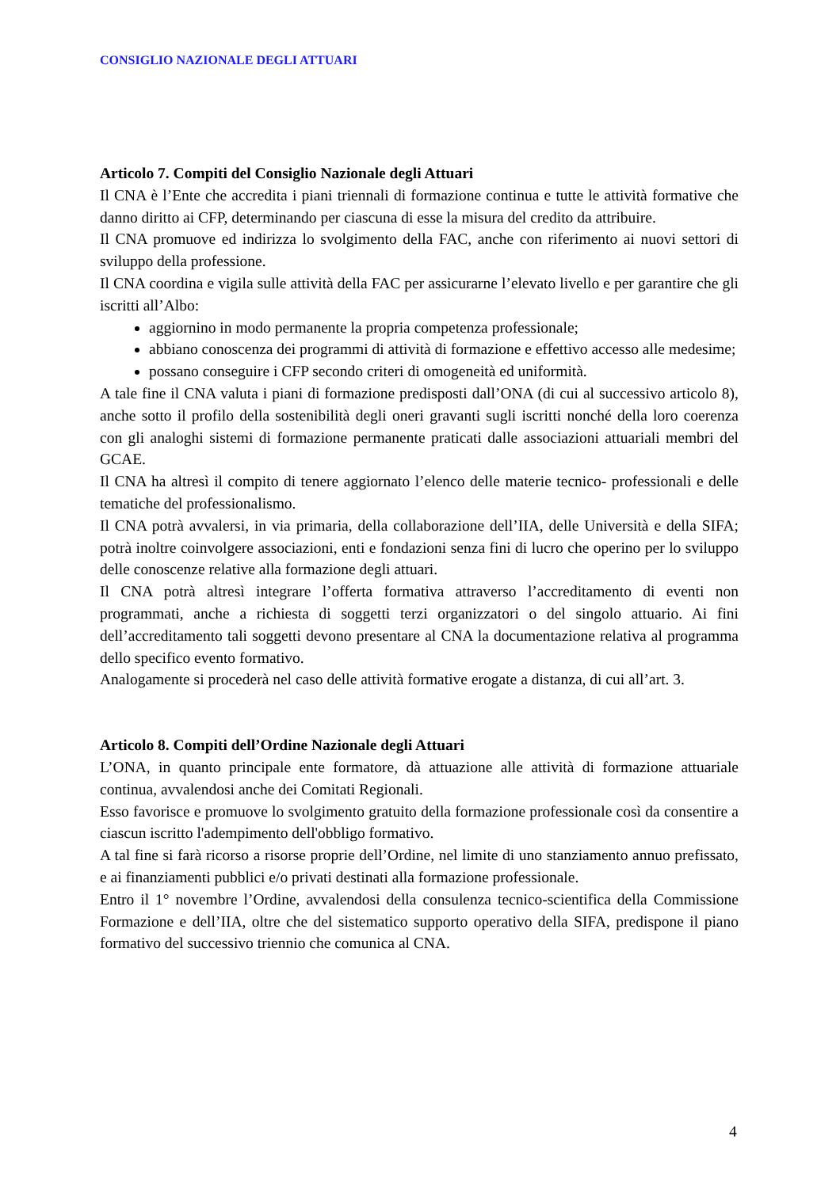CONSIGLIO NAZIONALE DEGLI ATTUARI
Articolo 7. Compiti del Consiglio Nazionale degli Attuari
Il CNA è l’Ente che accredita i piani triennali di formazione continua e tutte le attività formative che danno diritto ai CFP, determinando per ciascuna di esse la misura del credito da attribuire.
Il CNA promuove ed indirizza lo svolgimento della FAC, anche con riferimento ai nuovi settori di sviluppo della professione.
Il CNA coordina e vigila sulle attività della FAC per assicurarne l’elevato livello e per garantire che gli iscritti all’Albo:
aggiornino in modo permanente la propria competenza professionale;
abbiano conoscenza dei programmi di attività di formazione e effettivo accesso alle medesime;
possano conseguire i CFP secondo criteri di omogeneità ed uniformità.
A tale fine il CNA valuta i piani di formazione predisposti dall’ONA (di cui al successivo articolo 8), anche sotto il profilo della sostenibilità degli oneri gravanti sugli iscritti nonché della loro coerenza con gli analoghi sistemi di formazione permanente praticati dalle associazioni attuariali membri del GCAE.
Il CNA ha altresì il compito di tenere aggiornato l’elenco delle materie tecnico- professionali e delle tematiche del professionalismo.
Il CNA potrà avvalersi, in via primaria, della collaborazione dell’IIA, delle Università e della SIFA; potrà inoltre coinvolgere associazioni, enti e fondazioni senza fini di lucro che operino per lo sviluppo delle conoscenze relative alla formazione degli attuari.
Il CNA potrà altresì integrare l’offerta formativa attraverso l’accreditamento di eventi non programmati, anche a richiesta di soggetti terzi organizzatori o del singolo attuario. Ai fini dell’accreditamento tali soggetti devono presentare al CNA la documentazione relativa al programma dello specifico evento formativo.
Analogamente si procederà nel caso delle attività formative erogate a distanza, di cui all’art. 3.
Articolo 8. Compiti dell’Ordine Nazionale degli Attuari
L’ONA, in quanto principale ente formatore, dà attuazione alle attività di formazione attuariale continua, avvalendosi anche dei Comitati Regionali.
Esso favorisce e promuove lo svolgimento gratuito della formazione professionale così da consentire a ciascun iscritto l'adempimento dell'obbligo formativo.
A tal fine si farà ricorso a risorse proprie dell’Ordine, nel limite di uno stanziamento annuo prefissato, e ai finanziamenti pubblici e/o privati destinati alla formazione professionale.
Entro il 1° novembre l’Ordine, avvalendosi della consulenza tecnico-scientifica della Commissione Formazione e dell’IIA, oltre che del sistematico supporto operativo della SIFA, predispone il piano formativo del successivo triennio che comunica al CNA.
4